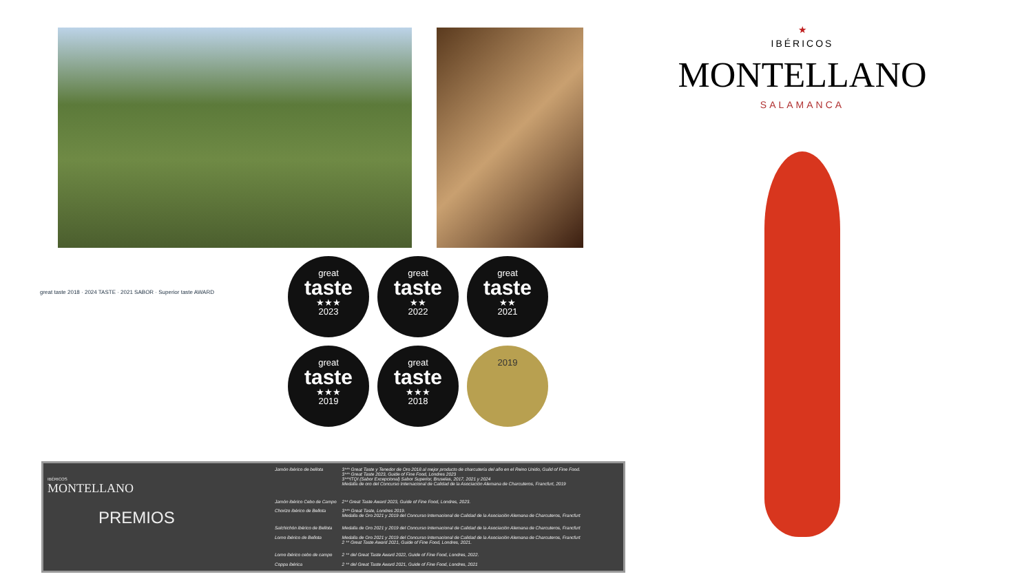great
taste
★★★
2023
great
taste
★★
2022
great
taste
★★
2021
great
taste
★★★
2019
great
taste
★★★
2018
2019
great taste 2018 · 2024 TASTE · 2021 SABOR · Superior taste AWARD
IBÉRICOS
MONTELLANO
PREMIOS
| Jamón ibérico de bellota | 3*** Great Taste y Tenedor de Oro 2018 al mejor producto de charcutería del año en el Reino Unido, Guild of Fine Food. 3*** Great Taste 2023, Guide of Fine Food, Londres 2023 3***ITQI (Sabor Excepcional) Sabor Superior, Bruselas, 2017, 2021 y 2024 Medalla de oro del Concurso Internacional de Calidad de la Asociación Alemana de Charcuteros, Francfurt, 2019 |
| Jamón ibérico Cebo de Campo | 2** Great Taste Award 2023, Guide of Fine Food, Londres, 2023. |
| Chorizo ibérico de Bellota | 3*** Great Taste, Londres 2019. Medalla de Oro 2021 y 2019 del Concurso Internacional de Calidad de la Asociación Alemana de Charcuteros, Francfurt |
| Salchichón ibérico de Bellota | Medalla de Oro 2021 y 2019 del Concurso Internacional de Calidad de la Asociación Alemana de Charcuteros, Francfurt |
| Lomo ibérico de Bellota | Medalla de Oro 2021 y 2019 del Concurso Internacional de Calidad de la Asociación Alemana de Charcuteros, Francfurt 2 ** Great Taste Award 2021, Guide of Fine Food, Londres, 2021. |
| Lomo ibérico cebo de campo | 2 ** del Great Taste Award 2022, Guide of Fine Food, Londres, 2022. |
| Coppa ibérica | 2 ** del Great Taste Award 2021, Guide of Fine Food, Londres, 2021 |
★
IBÉRICOS
MONTELLANO
SALAMANCA